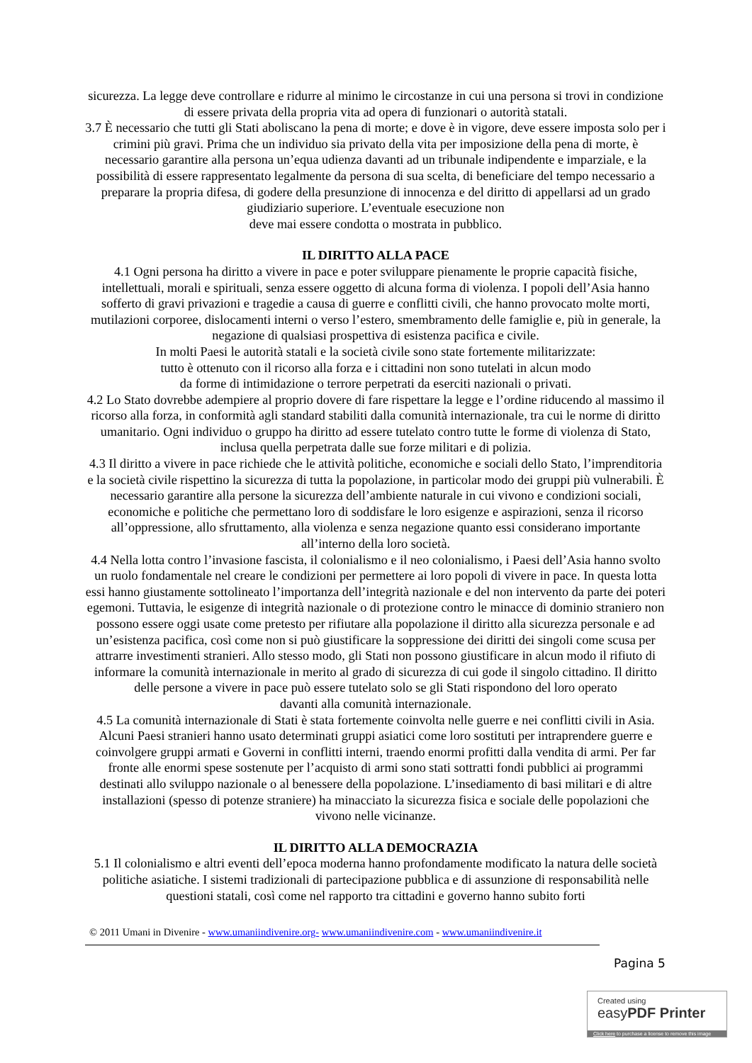sicurezza. La legge deve controllare e ridurre al minimo le circostanze in cui una persona si trovi in condizione di essere privata della propria vita ad opera di funzionari o autorità statali.
3.7 È necessario che tutti gli Stati aboliscano la pena di morte; e dove è in vigore, deve essere imposta solo per i crimini più gravi. Prima che un individuo sia privato della vita per imposizione della pena di morte, è necessario garantire alla persona un’equa udienza davanti ad un tribunale indipendente e imparziale, e la possibilità di essere rappresentato legalmente da persona di sua scelta, di beneficiare del tempo necessario a preparare la propria difesa, di godere della presunzione di innocenza e del diritto di appellarsi ad un grado giudiziario superiore. L’eventuale esecuzione non
deve mai essere condotta o mostrata in pubblico.
IL DIRITTO ALLA PACE
4.1 Ogni persona ha diritto a vivere in pace e poter sviluppare pienamente le proprie capacità fisiche, intellettuali, morali e spirituali, senza essere oggetto di alcuna forma di violenza. I popoli dell’Asia hanno sofferto di gravi privazioni e tragedie a causa di guerre e conflitti civili, che hanno provocato molte morti, mutilazioni corporee, dislocamenti interni o verso l’estero, smembramento delle famiglie e, più in generale, la negazione di qualsiasi prospettiva di esistenza pacifica e civile.
In molti Paesi le autorità statali e la società civile sono state fortemente militarizzate:
tutto è ottenuto con il ricorso alla forza e i cittadini non sono tutelati in alcun modo
da forme di intimidazione o terrore perpetrati da eserciti nazionali o privati.
4.2 Lo Stato dovrebbe adempiere al proprio dovere di fare rispettare la legge e l’ordine riducendo al massimo il ricorso alla forza, in conformità agli standard stabiliti dalla comunità internazionale, tra cui le norme di diritto umanitario. Ogni individuo o gruppo ha diritto ad essere tutelato contro tutte le forme di violenza di Stato, inclusa quella perpetrata dalle sue forze militari e di polizia.
4.3 Il diritto a vivere in pace richiede che le attività politiche, economiche e sociali dello Stato, l’imprenditoria e la società civile rispettino la sicurezza di tutta la popolazione, in particolar modo dei gruppi più vulnerabili. È necessario garantire alla persone la sicurezza dell’ambiente naturale in cui vivono e condizioni sociali, economiche e politiche che permettano loro di soddisfare le loro esigenze e aspirazioni, senza il ricorso all’oppressione, allo sfruttamento, alla violenza e senza negazione quanto essi considerano importante all’interno della loro società.
4.4 Nella lotta contro l’invasione fascista, il colonialismo e il neo colonialismo, i Paesi dell’Asia hanno svolto un ruolo fondamentale nel creare le condizioni per permettere ai loro popoli di vivere in pace. In questa lotta essi hanno giustamente sottolineato l’importanza dell’integrità nazionale e del non intervento da parte dei poteri egemoni. Tuttavia, le esigenze di integrità nazionale o di protezione contro le minacce di dominio straniero non possono essere oggi usate come pretesto per rifiutare alla popolazione il diritto alla sicurezza personale e ad un’esistenza pacifica, così come non si può giustificare la soppressione dei diritti dei singoli come scusa per attrarre investimenti stranieri. Allo stesso modo, gli Stati non possono giustificare in alcun modo il rifiuto di informare la comunità internazionale in merito al grado di sicurezza di cui gode il singolo cittadino. Il diritto delle persone a vivere in pace può essere tutelato solo se gli Stati rispondono del loro operato
davanti alla comunità internazionale.
4.5 La comunità internazionale di Stati è stata fortemente coinvolta nelle guerre e nei conflitti civili in Asia. Alcuni Paesi stranieri hanno usato determinati gruppi asiatici come loro sostituti per intraprendere guerre e coinvolgere gruppi armati e Governi in conflitti interni, traendo enormi profitti dalla vendita di armi. Per far fronte alle enormi spese sostenute per l’acquisto di armi sono stati sottratti fondi pubblici ai programmi destinati allo sviluppo nazionale o al benessere della popolazione. L’insediamento di basi militari e di altre installazioni (spesso di potenze straniere) ha minacciato la sicurezza fisica e sociale delle popolazioni che vivono nelle vicinanze.
IL DIRITTO ALLA DEMOCRAZIA
5.1 Il colonialismo e altri eventi dell’epoca moderna hanno profondamente modificato la natura delle società politiche asiatiche. I sistemi tradizionali di partecipazione pubblica e di assunzione di responsabilità nelle questioni statali, così come nel rapporto tra cittadini e governo hanno subito forti
© 2011 Umani in Divenire - www.umaniindivenire.org- www.umaniindivenire.com - www.umaniindivenire.it
Pagina 5
Created using
easyPDF Printer
Click here to purchase a license to remove this image